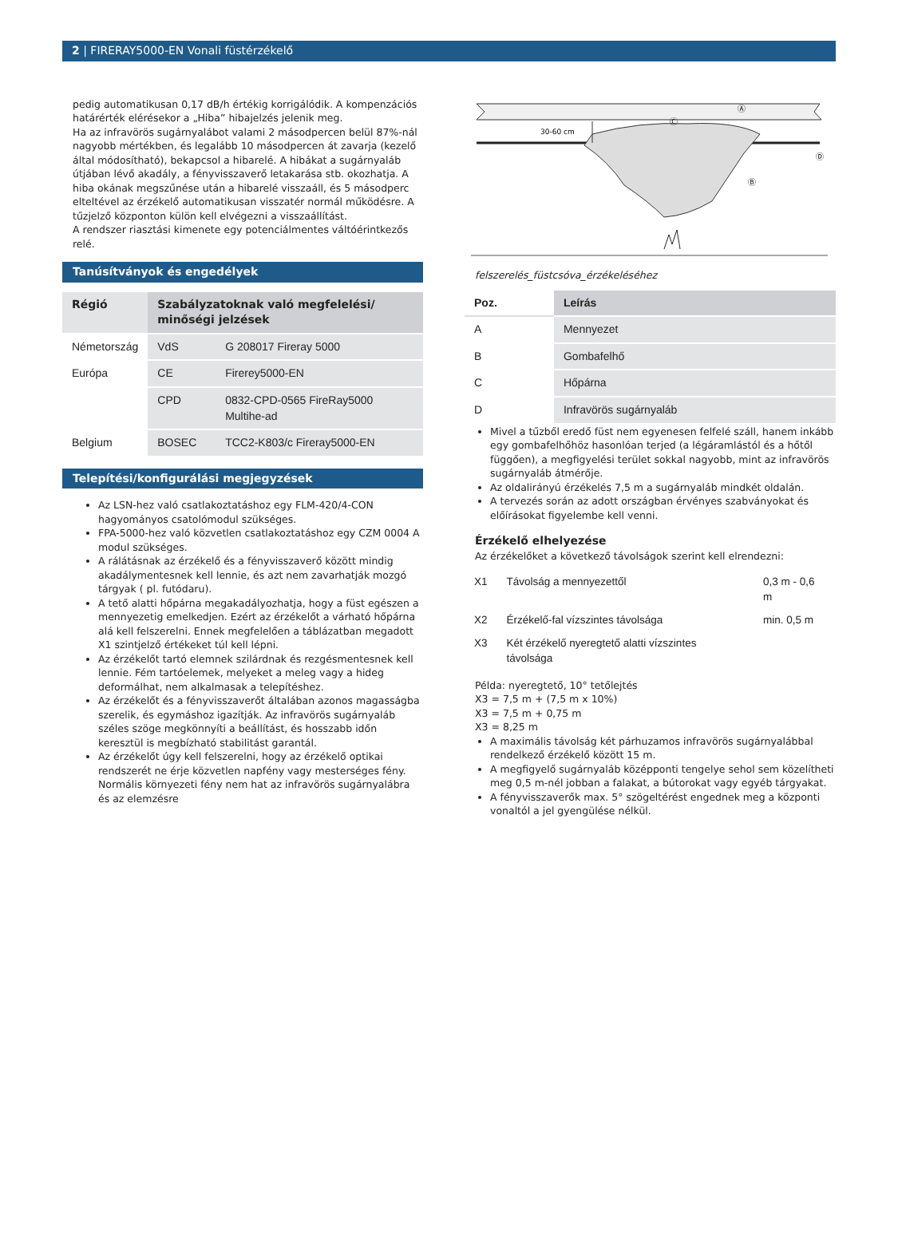2 | FIRERAY5000-EN Vonali füstérzékelő
pedig automatikusan 0,17 dB/h értékig korrigálódik. A kompenzációs határérték elérésekor a „Hiba” hibajelzés jelenik meg.
Ha az infravörös sugárnyalábot valami 2 másodpercen belül 87%-nál nagyobb mértékben, és legalább 10 másodpercen át zavarja (kezelő által módosítható), bekapcsol a hibarelé. A hibákat a sugárnyaláb útjában lévő akadály, a fényvisszaverő letakarása stb. okozhatja. A hiba okának megszűnése után a hibarelé visszaáll, és 5 másodperc elteltével az érzékelő automatikusan visszatér normál működésre. A tűzjelző központon külön kell elvégezni a visszaállítást.
A rendszer riasztási kimenete egy potenciálmentes váltóérintkezős relé.
Tanúsítványok és engedélyek
| Régió | Szabályzatoknak való megfelelési/ minőségi jelzések | |
| --- | --- | --- |
| Németország | VdS | G 208017 Fireray 5000 |
| Európa | CE | Firerey5000-EN |
| | CPD | 0832-CPD-0565 FireRay5000 Multihe-ad |
| Belgium | BOSEC | TCC2-K803/c Fireray5000-EN |
Telepítési/konfigurálási megjegyzések
Az LSN-hez való csatlakoztatáshoz egy FLM-420/4-CON hagyományos csatolómodul szükséges.
FPA-5000-hez való közvetlen csatlakoztatáshoz egy CZM 0004 A modul szükséges.
A rálátásnak az érzékelő és a fényvisszaverő között mindig akadálymentesnek kell lennie, és azt nem zavarhatják mozgó tárgyak ( pl. futódaru).
A tető alatti hőpárna megakadályozhatja, hogy a füst egészen a mennyezetig emelkedjen. Ezért az érzékelőt a várható hőpárna alá kell felszerelni. Ennek megfelelően a táblázatban megadott X1 szintjelző értékeket túl kell lépni.
Az érzékelőt tartó elemnek szilárdnak és rezgésmentesnek kell lennie. Fém tartóelemek, melyeket a meleg vagy a hideg deformálhat, nem alkalmasak a telepítéshez.
Az érzékelőt és a fényvisszaverőt általában azonos magasságba szerelik, és egymáshoz igazítják. Az infravörös sugárnyaláb széles szöge megkönnyíti a beállítást, és hosszabb időn keresztül is megbízható stabilitást garantál.
Az érzékelőt úgy kell felszerelni, hogy az érzékelő optikai rendszerét ne érje közvetlen napfény vagy mesterséges fény. Normális környezeti fény nem hat az infravörös sugárnyalábra és az elemzésre
30-60 cm
Ⓐ
Ⓒ
Ⓑ
Ⓓ
felszerelés_füstcsóva_érzékeléséhez
| Poz. | Leírás |
| --- | --- |
| A | Mennyezet |
| B | Gombafelhő |
| C | Hőpárna |
| D | Infravörös sugárnyaláb |
Mivel a tűzből eredő füst nem egyenesen felfelé száll, hanem inkább egy gombafelhőhöz hasonlóan terjed (a légáramlástól és a hőtől függően), a megfigyelési terület sokkal nagyobb, mint az infravörös sugárnyaláb átmérője.
Az oldalirányú érzékelés 7,5 m a sugárnyaláb mindkét oldalán.
A tervezés során az adott országban érvényes szabványokat és előírásokat figyelembe kell venni.
Érzékelő elhelyezése
Az érzékelőket a következő távolságok szerint kell elrendezni:
| X1 | Távolság a mennyezettől | 0,3 m - 0,6 m |
| X2 | Érzékelő-fal vízszintes távolsága | min. 0,5 m |
| X3 | Két érzékelő nyeregtető alatti vízszintes távolsága | |
Példa: nyeregtető, 10° tetőlejtés
X3 = 7,5 m + (7,5 m x 10%)
X3 = 7,5 m + 0,75 m
X3 = 8,25 m
A maximális távolság két párhuzamos infravörös sugárnyalábbal rendelkező érzékelő között 15 m.
A megfigyelő sugárnyaláb középponti tengelye sehol sem közelítheti meg 0,5 m-nél jobban a falakat, a bútorokat vagy egyéb tárgyakat.
A fényvisszaverők max. 5° szögeltérést engednek meg a központi vonaltól a jel gyengülése nélkül.